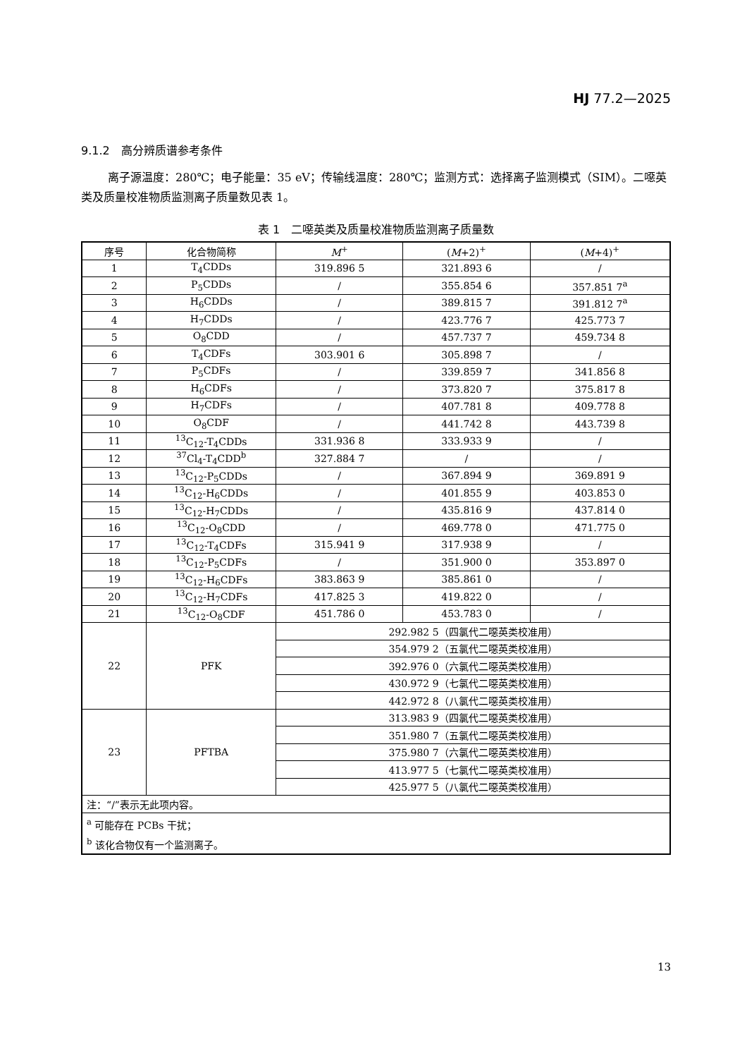HJ 77.2—2025
9.1.2　高分辨质谱参考条件
离子源温度：280℃；电子能量：35 eV；传输线温度：280℃；监测方式：选择离子监测模式（SIM）。二噁英类及质量校准物质监测离子质量数见表 1。
表 1　二噁英类及质量校准物质监测离子质量数
| 序号 | 化合物简称 | M<sup>+</sup> | ( M +2)<sup>+</sup> | ( M +4)<sup>+</sup> |
| --- | --- | --- | --- | --- |
| 1 | T<sub>4</sub>CDDs | 319.896 5 | 321.893 6 | / |
| 2 | P<sub>5</sub>CDDs | / | 355.854 6 | 357.851 7<sup>a</sup> |
| 3 | H<sub>6</sub>CDDs | / | 389.815 7 | 391.812 7<sup>a</sup> |
| 4 | H<sub>7</sub>CDDs | / | 423.776 7 | 425.773 7 |
| 5 | O<sub>8</sub>CDD | / | 457.737 7 | 459.734 8 |
| 6 | T<sub>4</sub>CDFs | 303.901 6 | 305.898 7 | / |
| 7 | P<sub>5</sub>CDFs | / | 339.859 7 | 341.856 8 |
| 8 | H<sub>6</sub>CDFs | / | 373.820 7 | 375.817 8 |
| 9 | H<sub>7</sub>CDFs | / | 407.781 8 | 409.778 8 |
| 10 | O<sub>8</sub>CDF | / | 441.742 8 | 443.739 8 |
| 11 | <sup>13</sup>C<sub>12</sub>-T<sub>4</sub>CDDs | 331.936 8 | 333.933 9 | / |
| 12 | <sup>37</sup>Cl<sub>4</sub>-T<sub>4</sub>CDD<sup>b</sup> | 327.884 7 | / | / |
| 13 | <sup>13</sup>C<sub>12</sub>-P<sub>5</sub>CDDs | / | 367.894 9 | 369.891 9 |
| 14 | <sup>13</sup>C<sub>12</sub>-H<sub>6</sub>CDDs | / | 401.855 9 | 403.853 0 |
| 15 | <sup>13</sup>C<sub>12</sub>-H<sub>7</sub>CDDs | / | 435.816 9 | 437.814 0 |
| 16 | <sup>13</sup>C<sub>12</sub>-O<sub>8</sub>CDD | / | 469.778 0 | 471.775 0 |
| 17 | <sup>13</sup>C<sub>12</sub>-T<sub>4</sub>CDFs | 315.941 9 | 317.938 9 | / |
| 18 | <sup>13</sup>C<sub>12</sub>-P<sub>5</sub>CDFs | / | 351.900 0 | 353.897 0 |
| 19 | <sup>13</sup>C<sub>12</sub>-H<sub>6</sub>CDFs | 383.863 9 | 385.861 0 | / |
| 20 | <sup>13</sup>C<sub>12</sub>-H<sub>7</sub>CDFs | 417.825 3 | 419.822 0 | / |
| 21 | <sup>13</sup>C<sub>12</sub>-O<sub>8</sub>CDF | 451.786 0 | 453.783 0 | / |
| 22 | PFK | 292.982 5（四氯代二噁英类校准用） | | |
| | | 354.979 2（五氯代二噁英类校准用） | | |
| | | 392.976 0（六氯代二噁英类校准用） | | |
| | | 430.972 9（七氯代二噁英类校准用） | | |
| | | 442.972 8（八氯代二噁英类校准用） | | |
| 23 | PFTBA | 313.983 9（四氯代二噁英类校准用） | | |
| | | 351.980 7（五氯代二噁英类校准用） | | |
| | | 375.980 7（六氯代二噁英类校准用） | | |
| | | 413.977 5（七氯代二噁英类校准用） | | |
| | | 425.977 5（八氯代二噁英类校准用） | | |
| 注：“/”表示无此项内容。 | | | | |
| <sup>a</sup> 可能存在 PCBs 干扰； <sup>b</sup> 该化合物仅有一个监测离子。 | | | | |
13